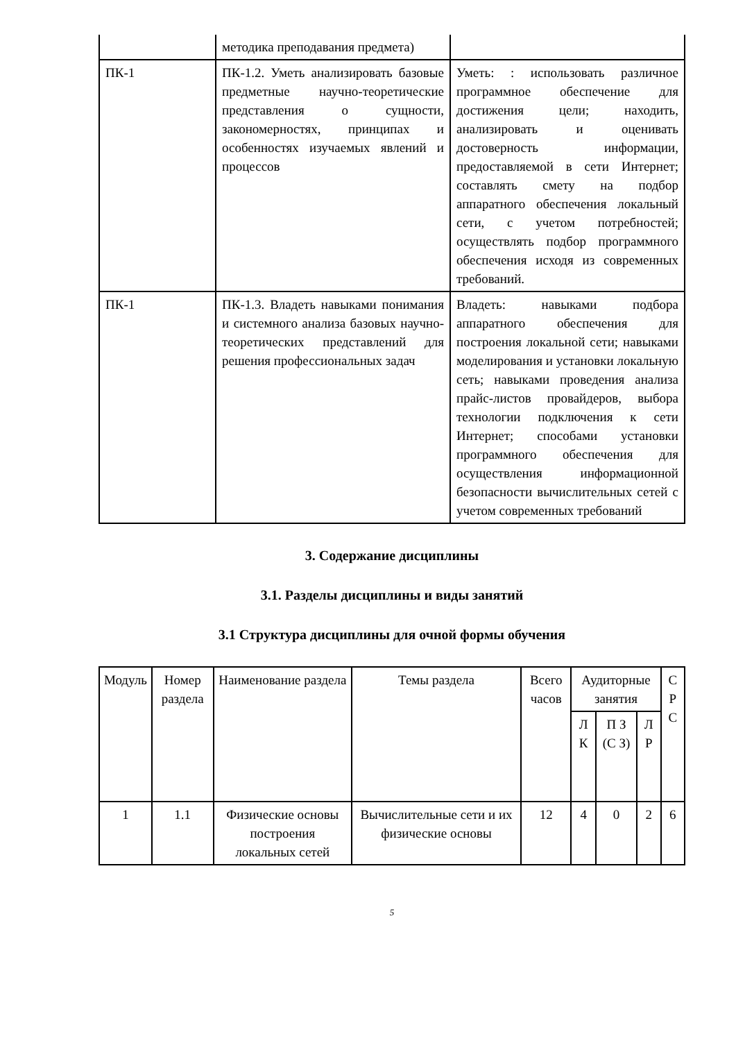| | методика преподавания предмета) | |
| ПК-1 | ПК-1.2. Уметь анализировать базовые предметные научно-теоретические представления о сущности, закономерностях, принципах и особенностях изучаемых явлений и процессов | Уметь: : использовать различное программное обеспечение для достижения цели; находить, анализировать и оценивать достоверность информации, предоставляемой в сети Интернет; составлять смету на подбор аппаратного обеспечения локальный сети, с учетом потребностей; осуществлять подбор программного обеспечения исходя из современных требований. |
| ПК-1 | ПК-1.3. Владеть навыками понимания и системного анализа базовых научно-теоретических представлений для решения профессиональных задач | Владеть: навыками подбора аппаратного обеспечения для построения локальной сети; навыками моделирования и установки локальную сеть; навыками проведения анализа прайс-листов провайдеров, выбора технологии подключения к сети Интернет; способами установки программного обеспечения для осуществления информационной безопасности вычислительных сетей с учетом современных требований |
3. Содержание дисциплины
3.1. Разделы дисциплины и виды занятий
3.1 Структура дисциплины для очной формы обучения
| Модуль | Номер раздела | Наименование раздела | Темы раздела | Всего часов | Аудиторные занятия | | | С Р С |
| --- | --- | --- | --- | --- | --- | --- | --- | --- |
| | | | | | Л К | П З (С З) | Л Р | |
| 1 | 1.1 | Физические основы построения локальных сетей | Вычислительные сети и их физические основы | 12 | 4 | 0 | 2 | 6 |
5